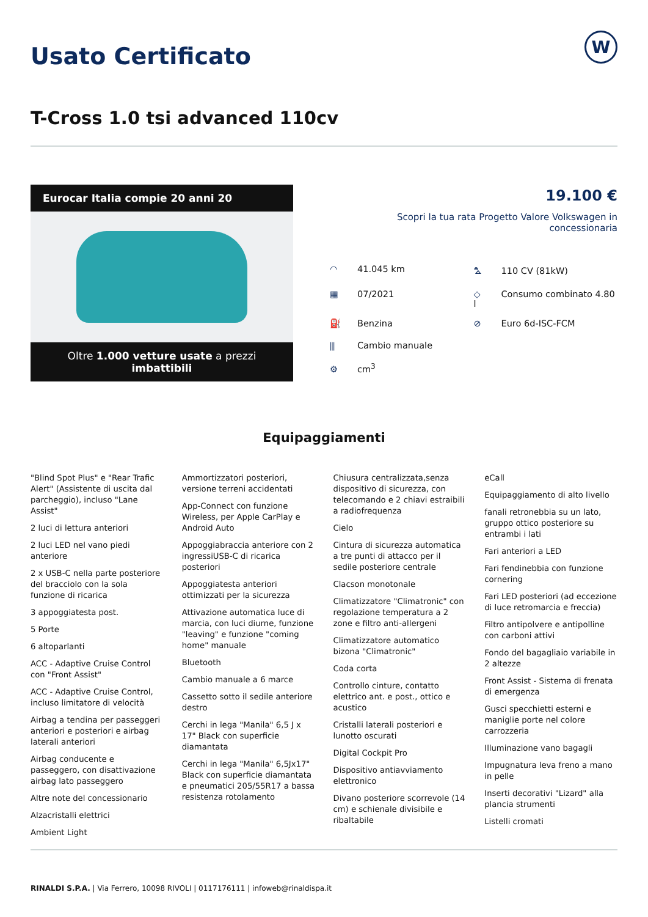Usato Certificato
W
T-Cross 1.0 tsi advanced 110cv
Eurocar Italia compie 20 anni 20
Oltre 1.000 vetture usate a prezzi imbattibili
19.100 €
Scopri la tua rata Progetto Valore Volkswagen in concessionaria
◠ 41.045 km
⛍ 110 CV (81kW)
▦ 07/2021
◇ Consumo combinato 4.80 l
⛽ Benzina
⊘ Euro 6d-ISC-FCM
⫼ Cambio manuale
⚙ cm<sup>3</sup>
Equipaggiamenti
"Blind Spot Plus" e "Rear Trafic Alert" (Assistente di uscita dal parcheggio), incluso "Lane Assist"
2 luci di lettura anteriori
2 luci LED nel vano piedi anteriore
2 x USB-C nella parte posteriore del bracciolo con la sola funzione di ricarica
3 appoggiatesta post.
5 Porte
6 altoparlanti
ACC - Adaptive Cruise Control con "Front Assist"
ACC - Adaptive Cruise Control, incluso limitatore di velocità
Airbag a tendina per passeggeri anteriori e posteriori e airbag laterali anteriori
Airbag conducente e passeggero, con disattivazione airbag lato passeggero
Altre note del concessionario
Alzacristalli elettrici
Ambient Light
Ammortizzatori posteriori, versione terreni accidentati
App-Connect con funzione Wireless, per Apple CarPlay e Android Auto
Appoggiabraccia anteriore con 2 ingressiUSB-C di ricarica posteriori
Appoggiatesta anteriori ottimizzati per la sicurezza
Attivazione automatica luce di marcia, con luci diurne, funzione "leaving" e funzione "coming home" manuale
Bluetooth
Cambio manuale a 6 marce
Cassetto sotto il sedile anteriore destro
Cerchi in lega "Manila" 6,5 J x 17" Black con superficie diamantata
Cerchi in lega "Manila" 6,5Jx17" Black con superficie diamantata e pneumatici 205/55R17 a bassa resistenza rotolamento
Chiusura centralizzata,senza dispositivo di sicurezza, con telecomando e 2 chiavi estraibili a radiofrequenza
Cielo
Cintura di sicurezza automatica a tre punti di attacco per il sedile posteriore centrale
Clacson monotonale
Climatizzatore "Climatronic" con regolazione temperatura a 2 zone e filtro anti-allergeni
Climatizzatore automatico bizona "Climatronic"
Coda corta
Controllo cinture, contatto elettrico ant. e post., ottico e acustico
Cristalli laterali posteriori e lunotto oscurati
Digital Cockpit Pro
Dispositivo antiavviamento elettronico
Divano posteriore scorrevole (14 cm) e schienale divisibile e ribaltabile
eCall
Equipaggiamento di alto livello
fanali retronebbia su un lato, gruppo ottico posteriore su entrambi i lati
Fari anteriori a LED
Fari fendinebbia con funzione cornering
Fari LED posteriori (ad eccezione di luce retromarcia e freccia)
Filtro antipolvere e antipolline con carboni attivi
Fondo del bagagliaio variabile in 2 altezze
Front Assist - Sistema di frenata di emergenza
Gusci specchietti esterni e maniglie porte nel colore carrozzeria
Illuminazione vano bagagli
Impugnatura leva freno a mano in pelle
Inserti decorativi "Lizard" alla plancia strumenti
Listelli cromati
RINALDI S.P.A. | Via Ferrero, 10098 RIVOLI | 0117176111 | infoweb@rinaldispa.it